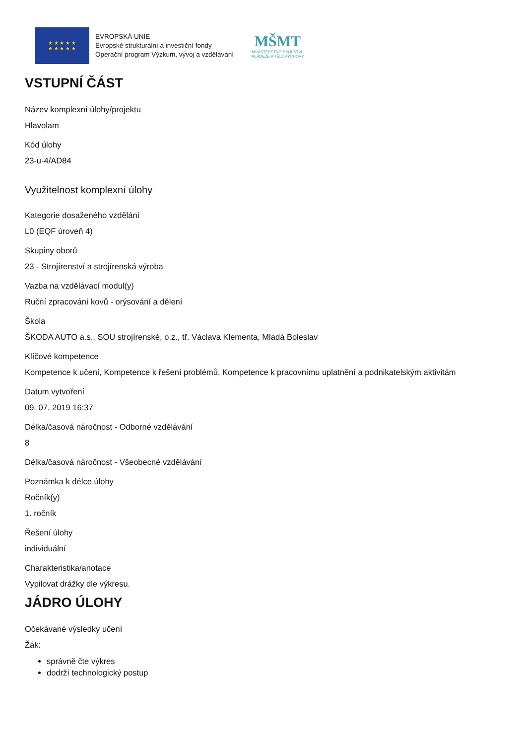★ ★ ★ ★ ★
★ ★ ★ ★ ★
EVROPSKÁ UNIE
Evropské strukturální a investiční fondy
Operační program Výzkum, vývoj a vzdělávání
MŠMT
MINISTERSTVO ŠKOLSTVÍ,
MLÁDEŽE A TĚLOVÝCHOVY
VSTUPNÍ ČÁST
Název komplexní úlohy/projektu
Hlavolam
Kód úlohy
23-u-4/AD84
Využitelnost komplexní úlohy
Kategorie dosaženého vzdělání
L0 (EQF úroveň 4)
Skupiny oborů
23 - Strojírenství a strojírenská výroba
Vazba na vzdělávací modul(y)
Ruční zpracování kovů - orýsování a dělení
Škola
ŠKODA AUTO a.s., SOU strojírenské, o.z., tř. Václava Klementa, Mladá Boleslav
Klíčové kompetence
Kompetence k učení, Kompetence k řešení problémů, Kompetence k pracovnímu uplatnění a podnikatelským aktivitám
Datum vytvoření
09. 07. 2019 16:37
Délka/časová náročnost - Odborné vzdělávání
8
Délka/časová náročnost - Všeobecné vzdělávání
Poznámka k délce úlohy
Ročník(y)
1. ročník
Řešení úlohy
individuální
Charakteristika/anotace
Vypilovat drážky dle výkresu.
JÁDRO ÚLOHY
Očekávané výsledky učení
Žák:
správně čte výkres
dodrží technologický postup